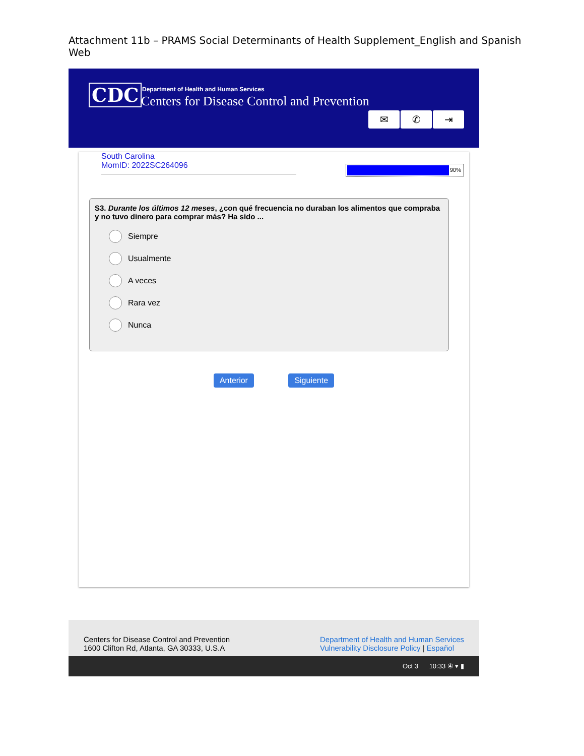Attachment 11b – PRAMS Social Determinants of Health Supplement_English and Spanish Web
CDC
Department of Health and Human Services
Centers for Disease Control and Prevention
✉ ✆ ⇥
South Carolina
MomID: 2022SC264096
90%
S3. Durante los últimos 12 meses, ¿con qué frecuencia no duraban los alimentos que compraba y no tuvo dinero para comprar más? Ha sido ...
Siempre
Usualmente
A veces
Rara vez
Nunca
Anterior Siguiente
Centers for Disease Control and Prevention
1600 Clifton Rd, Atlanta, GA 30333, U.S.A
Department of Health and Human Services
Vulnerability Disclosure Policy | Español
Oct 3 10:33 ④ ▾ ▮